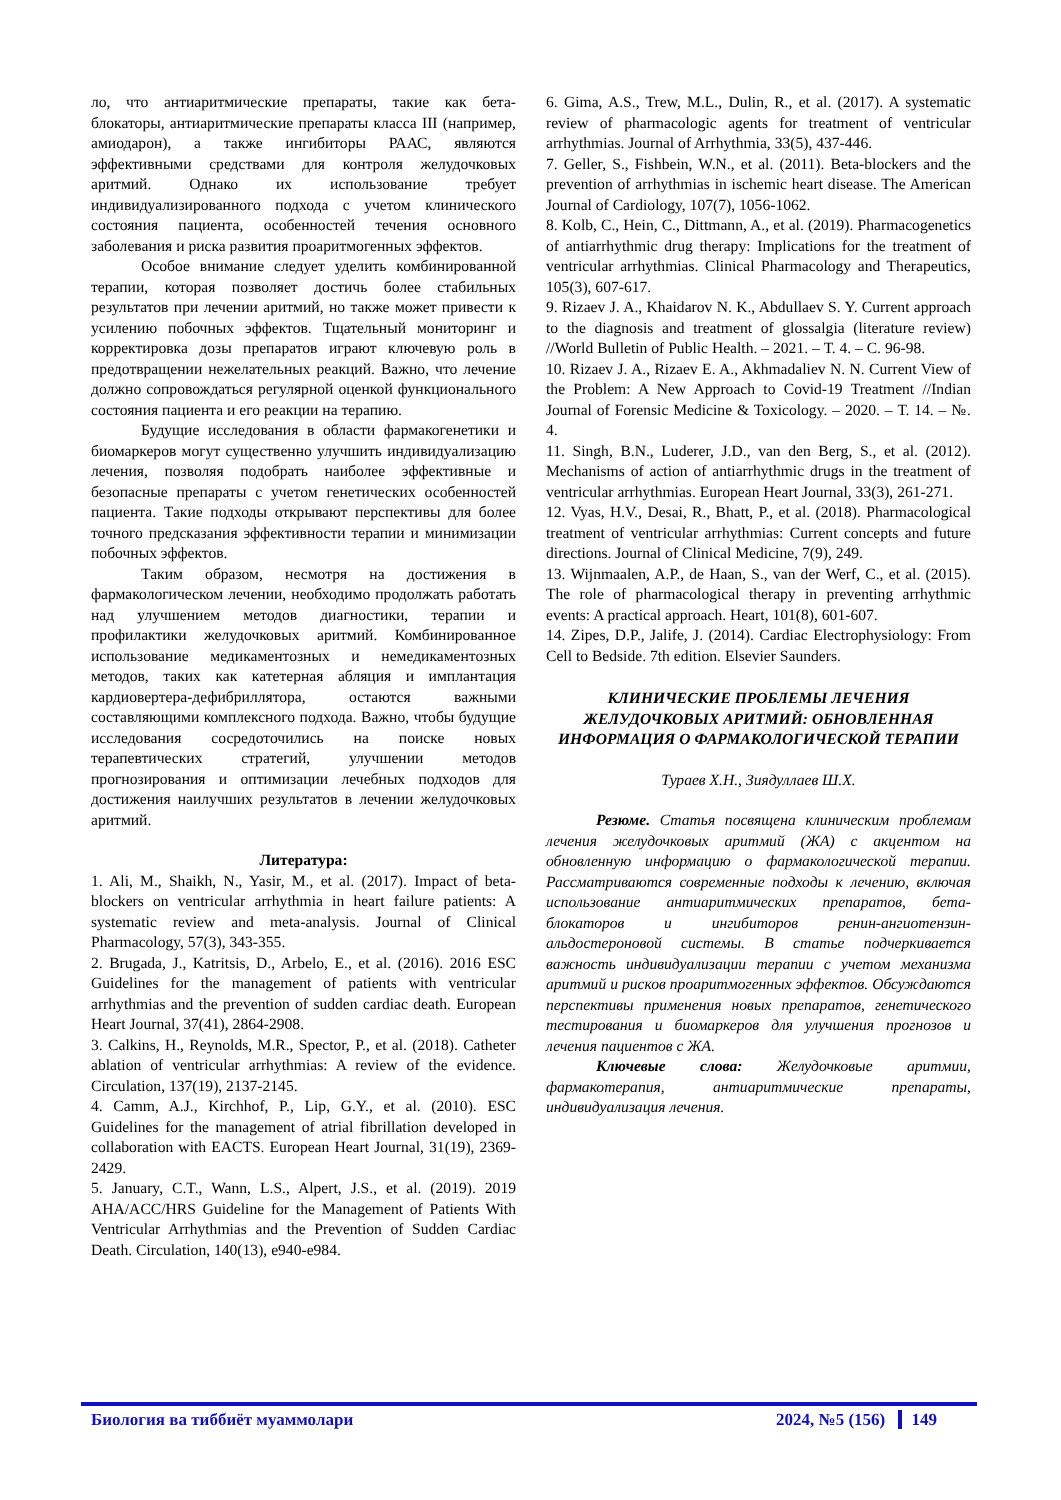ло, что антиаритмические препараты, такие как бета-блокаторы, антиаритмические препараты класса III (например, амиодарон), а также ингибиторы РААС, являются эффективными средствами для контроля желудочковых аритмий. Однако их использование требует индивидуализированного подхода с учетом клинического состояния пациента, особенностей течения основного заболевания и риска развития проаритмогенных эффектов.
Особое внимание следует уделить комбинированной терапии, которая позволяет достичь более стабильных результатов при лечении аритмий, но также может привести к усилению побочных эффектов. Тщательный мониторинг и корректировка дозы препаратов играют ключевую роль в предотвращении нежелательных реакций. Важно, что лечение должно сопровождаться регулярной оценкой функционального состояния пациента и его реакции на терапию.
Будущие исследования в области фармакогенетики и биомаркеров могут существенно улучшить индивидуализацию лечения, позволяя подобрать наиболее эффективные и безопасные препараты с учетом генетических особенностей пациента. Такие подходы открывают перспективы для более точного предсказания эффективности терапии и минимизации побочных эффектов.
Таким образом, несмотря на достижения в фармакологическом лечении, необходимо продолжать работать над улучшением методов диагностики, терапии и профилактики желудочковых аритмий. Комбинированное использование медикаментозных и немедикаментозных методов, таких как катетерная абляция и имплантация кардиовертера-дефибриллятора, остаются важными составляющими комплексного подхода. Важно, чтобы будущие исследования сосредоточились на поиске новых терапевтических стратегий, улучшении методов прогнозирования и оптимизации лечебных подходов для достижения наилучших результатов в лечении желудочковых аритмий.
Литература:
1. Ali, M., Shaikh, N., Yasir, M., et al. (2017). Impact of beta-blockers on ventricular arrhythmia in heart failure patients: A systematic review and meta-analysis. Journal of Clinical Pharmacology, 57(3), 343-355.
2. Brugada, J., Katritsis, D., Arbelo, E., et al. (2016). 2016 ESC Guidelines for the management of patients with ventricular arrhythmias and the prevention of sudden cardiac death. European Heart Journal, 37(41), 2864-2908.
3. Calkins, H., Reynolds, M.R., Spector, P., et al. (2018). Catheter ablation of ventricular arrhythmias: A review of the evidence. Circulation, 137(19), 2137-2145.
4. Camm, A.J., Kirchhof, P., Lip, G.Y., et al. (2010). ESC Guidelines for the management of atrial fibrillation developed in collaboration with EACTS. European Heart Journal, 31(19), 2369-2429.
5. January, C.T., Wann, L.S., Alpert, J.S., et al. (2019). 2019 AHA/ACC/HRS Guideline for the Management of Patients With Ventricular Arrhythmias and the Prevention of Sudden Cardiac Death. Circulation, 140(13), e940-e984.
6. Gima, A.S., Trew, M.L., Dulin, R., et al. (2017). A systematic review of pharmacologic agents for treatment of ventricular arrhythmias. Journal of Arrhythmia, 33(5), 437-446.
7. Geller, S., Fishbein, W.N., et al. (2011). Beta-blockers and the prevention of arrhythmias in ischemic heart disease. The American Journal of Cardiology, 107(7), 1056-1062.
8. Kolb, C., Hein, C., Dittmann, A., et al. (2019). Pharmacogenetics of antiarrhythmic drug therapy: Implications for the treatment of ventricular arrhythmias. Clinical Pharmacology and Therapeutics, 105(3), 607-617.
9. Rizaev J. A., Khaidarov N. K., Abdullaev S. Y. Current approach to the diagnosis and treatment of glossalgia (literature review) //World Bulletin of Public Health. – 2021. – Т. 4. – С. 96-98.
10. Rizaev J. A., Rizaev E. A., Akhmadaliev N. N. Current View of the Problem: A New Approach to Covid-19 Treatment //Indian Journal of Forensic Medicine & Toxicology. – 2020. – Т. 14. – №. 4.
11. Singh, B.N., Luderer, J.D., van den Berg, S., et al. (2012). Mechanisms of action of antiarrhythmic drugs in the treatment of ventricular arrhythmias. European Heart Journal, 33(3), 261-271.
12. Vyas, H.V., Desai, R., Bhatt, P., et al. (2018). Pharmacological treatment of ventricular arrhythmias: Current concepts and future directions. Journal of Clinical Medicine, 7(9), 249.
13. Wijnmaalen, A.P., de Haan, S., van der Werf, C., et al. (2015). The role of pharmacological therapy in preventing arrhythmic events: A practical approach. Heart, 101(8), 601-607.
14. Zipes, D.P., Jalife, J. (2014). Cardiac Electrophysiology: From Cell to Bedside. 7th edition. Elsevier Saunders.
КЛИНИЧЕСКИЕ ПРОБЛЕМЫ ЛЕЧЕНИЯ ЖЕЛУДОЧКОВЫХ АРИТМИЙ: ОБНОВЛЕННАЯ ИНФОРМАЦИЯ О ФАРМАКОЛОГИЧЕСКОЙ ТЕРАПИИ
Тураев Х.Н., Зиядуллаев Ш.Х.
Резюме. Статья посвящена клиническим проблемам лечения желудочковых аритмий (ЖА) с акцентом на обновленную информацию о фармакологической терапии. Рассматриваются современные подходы к лечению, включая использование антиаритмических препаратов, бета-блокаторов и ингибиторов ренин-ангиотензин-альдостероновой системы. В статье подчеркивается важность индивидуализации терапии с учетом механизма аритмий и рисков проаритмогенных эффектов. Обсуждаются перспективы применения новых препаратов, генетического тестирования и биомаркеров для улучшения прогнозов и лечения пациентов с ЖА.
Ключевые слова: Желудочковые аритмии, фармакотерапия, антиаритмические препараты, индивидуализация лечения.
Биология ва тиббиёт муаммолари 2024, №5 (156) 149